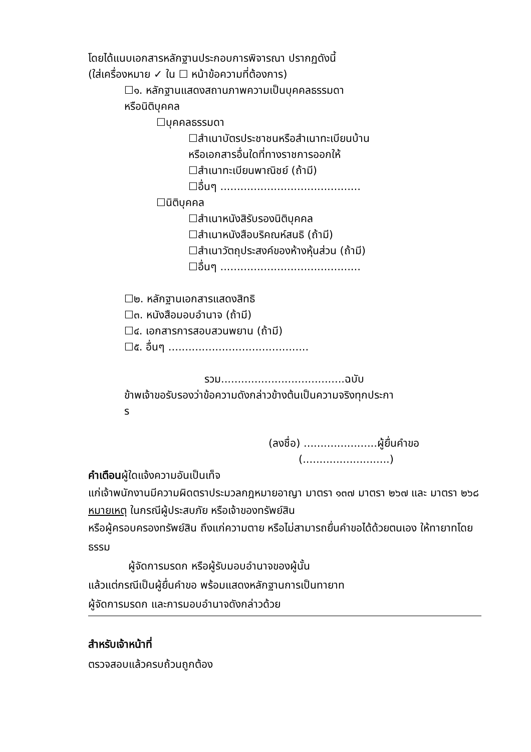โดยได้แนบเอกสารหลักฐานประกอบการพิจารณา ปรากฏดังนี้
(ใส่เครื่องหมาย ✓ ใน ☐ หน้าข้อความที่ต้องการ)
☐๑. หลักฐานแสดงสถานภาพความเป็นบุคคลธรรมดา
หรือนิติบุคคล
☐บุคคลธรรมดา
☐สำเนาบัตรประชาชนหรือสำเนาทะเบียนบ้าน
หรือเอกสารอื่นใดที่ทางราชการออกให้
☐สำเนาทะเบียนพาณิชย์ (ถ้ามี)
☐อื่นๆ ..........................................
☐นิติบุคคล
☐สำเนาหนังสิรับรองนิติบุคคล
☐สำเนาหนังสือบริคณห์สนธิ (ถ้ามี)
☐สำเนาวัตถุประสงค์ของห้างหุ้นส่วน (ถ้ามี)
☐อื่นๆ ..........................................
☐๒. หลักฐานเอกสารแสดงสิทธิ
☐๓. หนังสือมอบอำนาจ (ถ้ามี)
☐๔. เอกสารการสอบสวนพยาน (ถ้ามี)
☐๕. อื่นๆ ..........................................
รวม.....................................ฉบับ
ข้าพเจ้าขอรับรองว่าข้อความดังกล่าวข้างต้นเป็นความจริงทุกประกา
ร
(ลงชื่อ) ......................ผู้ยื่นคำขอ
(..........................)
คำเตือนผู้ใดแจ้งความอันเป็นเท็จ
แก่เจ้าพนักงานมีความผิดตราประมวลกฎหมายอาญา มาตรา ๑๓๗ มาตรา ๒๖๗ และ มาตรา ๒๖๘
หมายเหตุ ในกรณีผู้ประสบภัย หรือเจ้าของทรัพย์สิน
หรือผู้ครอบครองทรัพย์สิน ถึงแก่ความตาย หรือไม่สามารถยื่นคำขอได้ด้วยตนเอง ให้ทายาทโดยธรรม
ผู้จัดการมรดก หรือผู้รับมอบอำนาจของผู้นั้น
แล้วแต่กรณีเป็นผู้ยื่นคำขอ พร้อมแสดงหลักฐานการเป็นทายาท
ผู้จัดการมรดก และการมอบอำนาจดังกล่าวด้วย
สำหรับเจ้าหน้าที่
ตรวจสอบแล้วครบถ้วนถูกต้อง